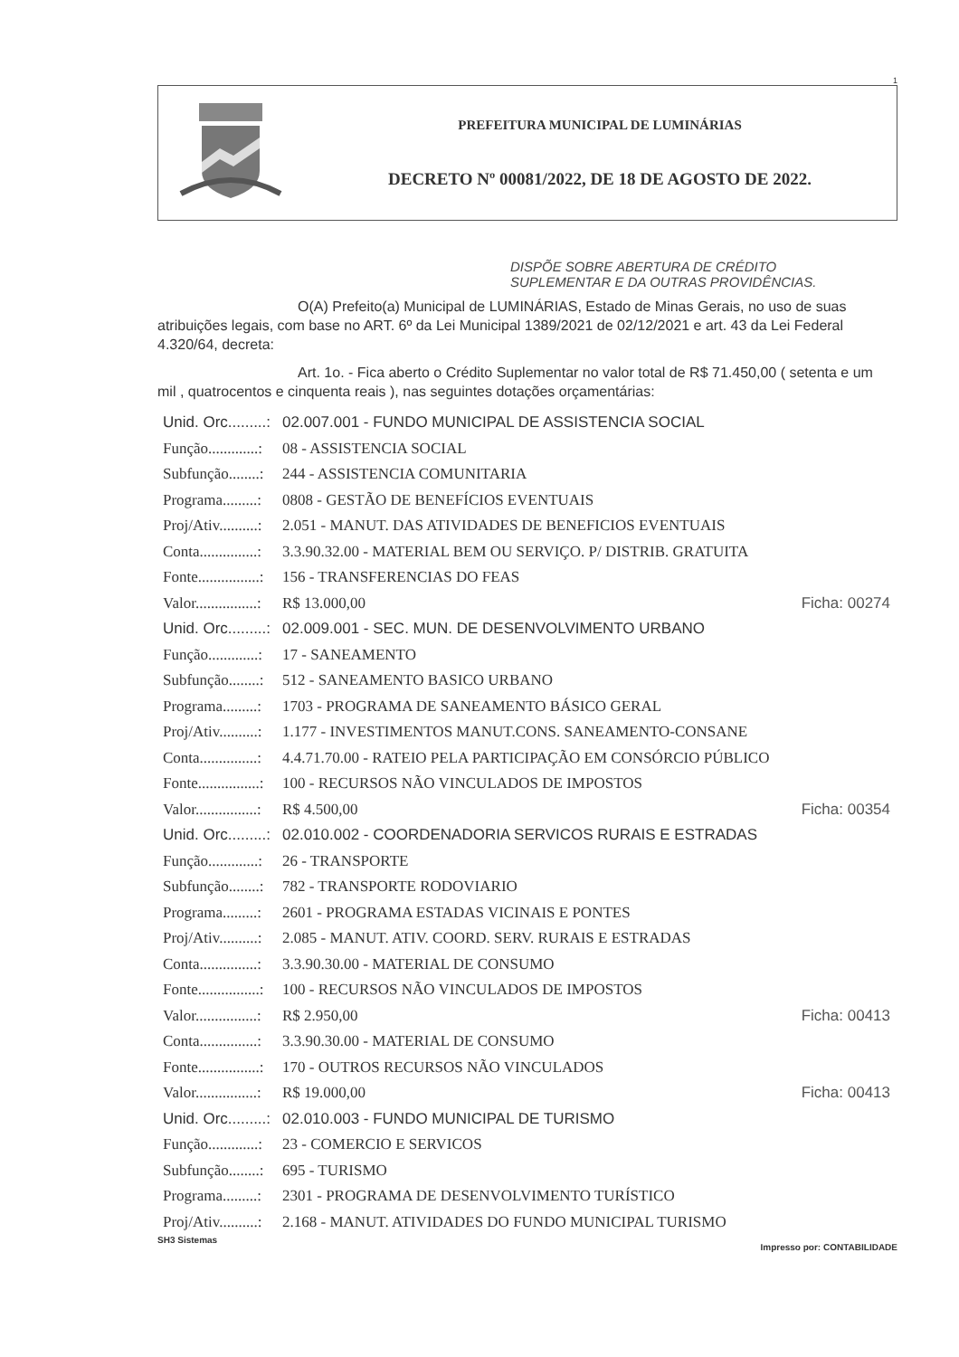1
PREFEITURA MUNICIPAL DE LUMINÁRIAS
DECRETO Nº 00081/2022, DE 18 DE AGOSTO DE 2022.
DISPÕE SOBRE ABERTURA DE CRÉDITO
SUPLEMENTAR E DA OUTRAS PROVIDÊNCIAS.
O(A) Prefeito(a) Municipal de LUMINÁRIAS, Estado de Minas Gerais, no uso de suas atribuições legais, com base no ART. 6º da Lei Municipal 1389/2021 de 02/12/2021 e art. 43 da Lei Federal 4.320/64, decreta:
Art. 1o. - Fica aberto o Crédito Suplementar no valor total de R$ 71.450,00 ( setenta e um mil , quatrocentos e cinquenta reais ), nas seguintes dotações orçamentárias:
Unid. Orc.........: 02.007.001 - FUNDO MUNICIPAL DE ASSISTENCIA SOCIAL
Função.............: 08 - ASSISTENCIA SOCIAL
Subfunção........: 244 - ASSISTENCIA COMUNITARIA
Programa.........: 0808 - GESTÃO DE BENEFÍCIOS EVENTUAIS
Proj/Ativ..........: 2.051 - MANUT. DAS ATIVIDADES DE BENEFICIOS EVENTUAIS
Conta...............: 3.3.90.32.00 - MATERIAL BEM OU SERVIÇO. P/ DISTRIB. GRATUITA
Fonte................: 156 - TRANSFERENCIAS DO FEAS
Valor................: R$ 13.000,00 Ficha: 00274
Unid. Orc.........: 02.009.001 - SEC. MUN. DE DESENVOLVIMENTO URBANO
Função.............: 17 - SANEAMENTO
Subfunção........: 512 - SANEAMENTO BASICO URBANO
Programa.........: 1703 - PROGRAMA DE SANEAMENTO BÁSICO GERAL
Proj/Ativ..........: 1.177 - INVESTIMENTOS MANUT.CONS. SANEAMENTO-CONSANE
Conta...............: 4.4.71.70.00 - RATEIO PELA PARTICIPAÇÃO EM CONSÓRCIO PÚBLICO
Fonte................: 100 - RECURSOS NÃO VINCULADOS DE IMPOSTOS
Valor................: R$ 4.500,00 Ficha: 00354
Unid. Orc.........: 02.010.002 - COORDENADORIA SERVICOS RURAIS E ESTRADAS
Função.............: 26 - TRANSPORTE
Subfunção........: 782 - TRANSPORTE RODOVIARIO
Programa.........: 2601 - PROGRAMA ESTADAS VICINAIS E PONTES
Proj/Ativ..........: 2.085 - MANUT. ATIV. COORD. SERV. RURAIS E ESTRADAS
Conta...............: 3.3.90.30.00 - MATERIAL DE CONSUMO
Fonte................: 100 - RECURSOS NÃO VINCULADOS DE IMPOSTOS
Valor................: R$ 2.950,00 Ficha: 00413
Conta...............: 3.3.90.30.00 - MATERIAL DE CONSUMO
Fonte................: 170 - OUTROS RECURSOS NÃO VINCULADOS
Valor................: R$ 19.000,00 Ficha: 00413
Unid. Orc.........: 02.010.003 - FUNDO MUNICIPAL DE TURISMO
Função.............: 23 - COMERCIO E SERVICOS
Subfunção........: 695 - TURISMO
Programa.........: 2301 - PROGRAMA DE DESENVOLVIMENTO TURÍSTICO
Proj/Ativ..........: 2.168 - MANUT. ATIVIDADES DO FUNDO MUNICIPAL TURISMO
SH3 Sistemas Impresso por: CONTABILIDADE